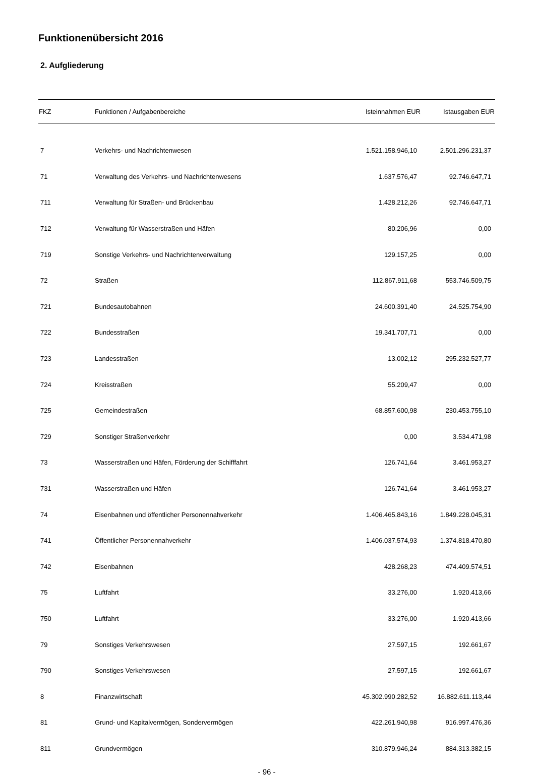Funktionenübersicht 2016
2. Aufgliederung
| FKZ | Funktionen / Aufgabenbereiche | Isteinnahmen EUR | Istausgaben EUR |
| --- | --- | --- | --- |
| 7 | Verkehrs- und Nachrichtenwesen | 1.521.158.946,10 | 2.501.296.231,37 |
| 71 | Verwaltung des Verkehrs- und Nachrichtenwesens | 1.637.576,47 | 92.746.647,71 |
| 711 | Verwaltung für Straßen- und Brückenbau | 1.428.212,26 | 92.746.647,71 |
| 712 | Verwaltung für Wasserstraßen und Häfen | 80.206,96 | 0,00 |
| 719 | Sonstige Verkehrs- und Nachrichtenverwaltung | 129.157,25 | 0,00 |
| 72 | Straßen | 112.867.911,68 | 553.746.509,75 |
| 721 | Bundesautobahnen | 24.600.391,40 | 24.525.754,90 |
| 722 | Bundesstraßen | 19.341.707,71 | 0,00 |
| 723 | Landesstraßen | 13.002,12 | 295.232.527,77 |
| 724 | Kreisstraßen | 55.209,47 | 0,00 |
| 725 | Gemeindestraßen | 68.857.600,98 | 230.453.755,10 |
| 729 | Sonstiger Straßenverkehr | 0,00 | 3.534.471,98 |
| 73 | Wasserstraßen und Häfen, Förderung der Schifffahrt | 126.741,64 | 3.461.953,27 |
| 731 | Wasserstraßen und Häfen | 126.741,64 | 3.461.953,27 |
| 74 | Eisenbahnen und öffentlicher Personennahverkehr | 1.406.465.843,16 | 1.849.228.045,31 |
| 741 | Öffentlicher Personennahverkehr | 1.406.037.574,93 | 1.374.818.470,80 |
| 742 | Eisenbahnen | 428.268,23 | 474.409.574,51 |
| 75 | Luftfahrt | 33.276,00 | 1.920.413,66 |
| 750 | Luftfahrt | 33.276,00 | 1.920.413,66 |
| 79 | Sonstiges Verkehrswesen | 27.597,15 | 192.661,67 |
| 790 | Sonstiges Verkehrswesen | 27.597,15 | 192.661,67 |
| 8 | Finanzwirtschaft | 45.302.990.282,52 | 16.882.611.113,44 |
| 81 | Grund- und Kapitalvermögen, Sondervermögen | 422.261.940,98 | 916.997.476,36 |
| 811 | Grundvermögen | 310.879.946,24 | 884.313.382,15 |
- 96 -